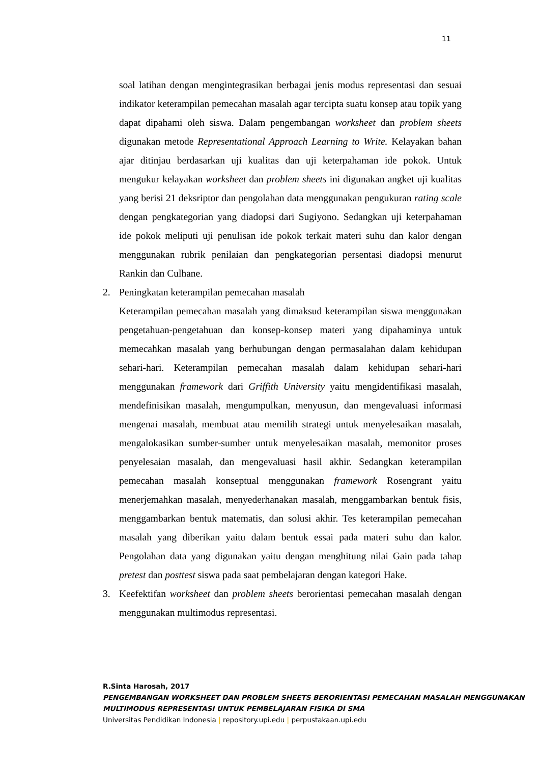11
soal latihan dengan mengintegrasikan berbagai jenis modus representasi dan sesuai indikator keterampilan pemecahan masalah agar tercipta suatu konsep atau topik yang dapat dipahami oleh siswa. Dalam pengembangan worksheet dan problem sheets digunakan metode Representational Approach Learning to Write. Kelayakan bahan ajar ditinjau berdasarkan uji kualitas dan uji keterpahaman ide pokok. Untuk mengukur kelayakan worksheet dan problem sheets ini digunakan angket uji kualitas yang berisi 21 deksriptor dan pengolahan data menggunakan pengukuran rating scale dengan pengkategorian yang diadopsi dari Sugiyono. Sedangkan uji keterpahaman ide pokok meliputi uji penulisan ide pokok terkait materi suhu dan kalor dengan menggunakan rubrik penilaian dan pengkategorian persentasi diadopsi menurut Rankin dan Culhane.
2. Peningkatan keterampilan pemecahan masalah
Keterampilan pemecahan masalah yang dimaksud keterampilan siswa menggunakan pengetahuan-pengetahuan dan konsep-konsep materi yang dipahaminya untuk memecahkan masalah yang berhubungan dengan permasalahan dalam kehidupan sehari-hari. Keterampilan pemecahan masalah dalam kehidupan sehari-hari menggunakan framework dari Griffith University yaitu mengidentifikasi masalah, mendefinisikan masalah, mengumpulkan, menyusun, dan mengevaluasi informasi mengenai masalah, membuat atau memilih strategi untuk menyelesaikan masalah, mengalokasikan sumber-sumber untuk menyelesaikan masalah, memonitor proses penyelesaian masalah, dan mengevaluasi hasil akhir. Sedangkan keterampilan pemecahan masalah konseptual menggunakan framework Rosengrant yaitu menerjemahkan masalah, menyederhanakan masalah, menggambarkan bentuk fisis, menggambarkan bentuk matematis, dan solusi akhir. Tes keterampilan pemecahan masalah yang diberikan yaitu dalam bentuk essai pada materi suhu dan kalor. Pengolahan data yang digunakan yaitu dengan menghitung nilai Gain pada tahap pretest dan posttest siswa pada saat pembelajaran dengan kategori Hake.
3. Keefektifan worksheet dan problem sheets berorientasi pemecahan masalah dengan menggunakan multimodus representasi.
R.Sinta Harosah, 2017
PENGEMBANGAN WORKSHEET DAN PROBLEM SHEETS BERORIENTASI PEMECAHAN MASALAH MENGGUNAKAN MULTIMODUS REPRESENTASI UNTUK PEMBELAJARAN FISIKA DI SMA
Universitas Pendidikan Indonesia | repository.upi.edu | perpustakaan.upi.edu